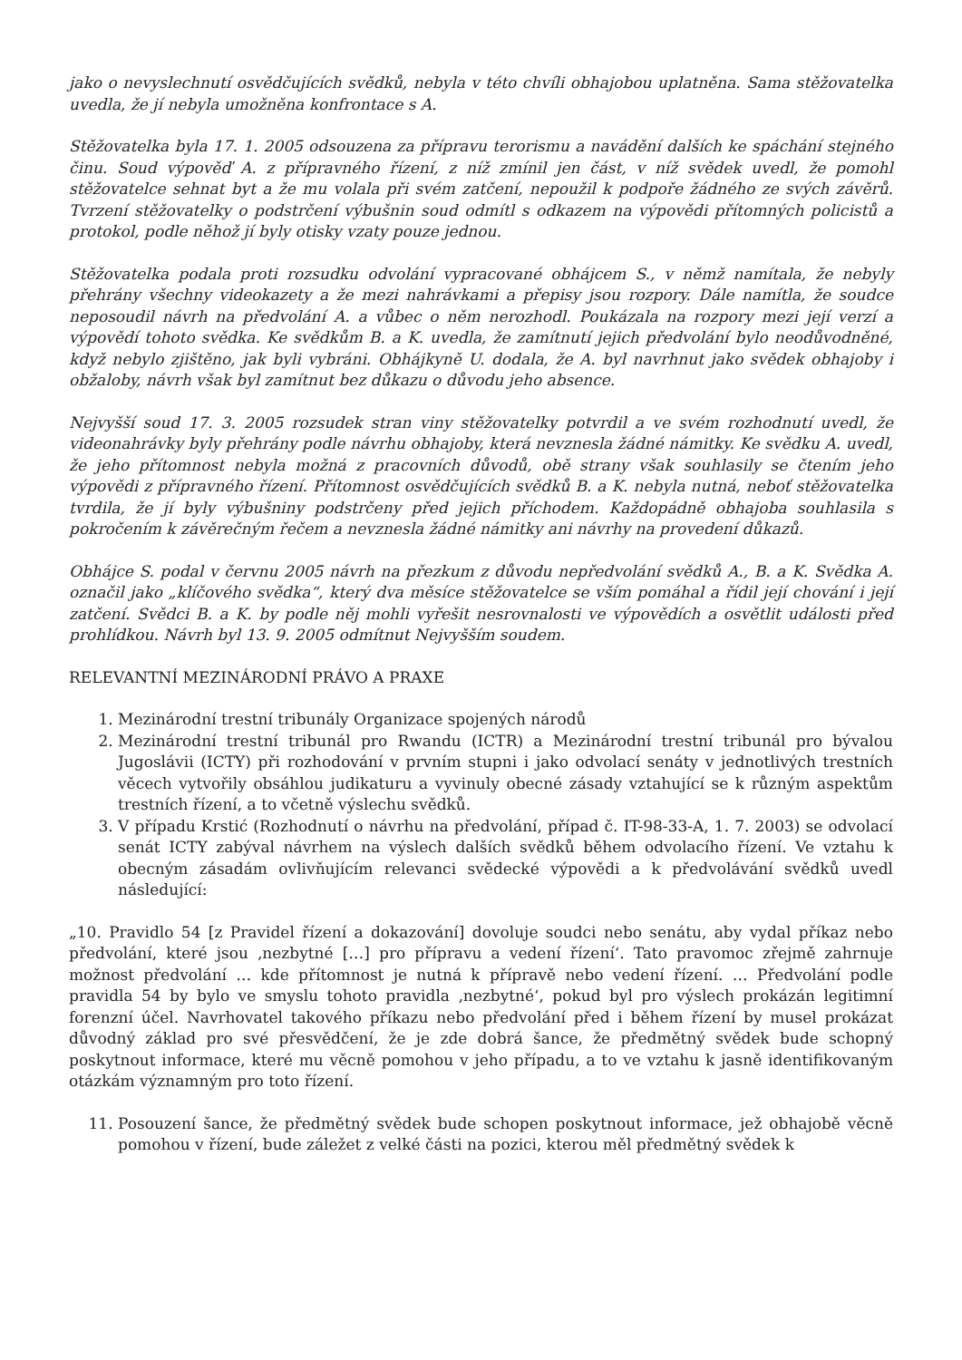jako o nevyslechnutí osvědčujících svědků, nebyla v této chvíli obhajobou uplatněna. Sama stěžovatelka uvedla, že jí nebyla umožněna konfrontace s A.
Stěžovatelka byla 17. 1. 2005 odsouzena za přípravu terorismu a navádění dalších ke spáchání stejného činu. Soud výpověď A. z přípravného řízení, z níž zmínil jen část, v níž svědek uvedl, že pomohl stěžovatelce sehnat byt a že mu volala při svém zatčení, nepoužil k podpoře žádného ze svých závěrů. Tvrzení stěžovatelky o podstrčení výbušnin soud odmítl s odkazem na výpovědi přítomných policistů a protokol, podle něhož jí byly otisky vzaty pouze jednou.
Stěžovatelka podala proti rozsudku odvolání vypracované obhájcem S., v němž namítala, že nebyly přehrány všechny videokazety a že mezi nahrávkami a přepisy jsou rozpory. Dále namítla, že soudce neposoudil návrh na předvolání A. a vůbec o něm nerozhodl. Poukázala na rozpory mezi její verzí a výpovědí tohoto svědka. Ke svědkům B. a K. uvedla, že zamítnutí jejich předvolání bylo neodůvodněné, když nebylo zjištěno, jak byli vybráni. Obhájkyně U. dodala, že A. byl navrhnut jako svědek obhajoby i obžaloby, návrh však byl zamítnut bez důkazu o důvodu jeho absence.
Nejvyšší soud 17. 3. 2005 rozsudek stran viny stěžovatelky potvrdil a ve svém rozhodnutí uvedl, že videonahrávky byly přehrány podle návrhu obhajoby, která nevznesla žádné námitky. Ke svědku A. uvedl, že jeho přítomnost nebyla možná z pracovních důvodů, obě strany však souhlasily se čtením jeho výpovědi z přípravného řízení. Přítomnost osvědčujících svědků B. a K. nebyla nutná, neboť stěžovatelka tvrdila, že jí byly výbušniny podstrčeny před jejich příchodem. Každopádně obhajoba souhlasila s pokročením k závěrečným řečem a nevznesla žádné námitky ani návrhy na provedení důkazů.
Obhájce S. podal v červnu 2005 návrh na přezkum z důvodu nepředvolání svědků A., B. a K. Svědka A. označil jako „klíčového svědka“, který dva měsíce stěžovatelce se vším pomáhal a řídil její chování i její zatčení. Svědci B. a K. by podle něj mohli vyřešit nesrovnalosti ve výpovědích a osvětlit události před prohlídkou. Návrh byl 13. 9. 2005 odmítnut Nejvyšším soudem.
RELEVANTNÍ MEZINÁRODNÍ PRÁVO A PRAXE
1. Mezinárodní trestní tribunály Organizace spojených národů
2. Mezinárodní trestní tribunál pro Rwandu (ICTR) a Mezinárodní trestní tribunál pro bývalou Jugoslávii (ICTY) při rozhodování v prvním stupni i jako odvolací senáty v jednotlivých trestních věcech vytvořily obsáhlou judikaturu a vyvinuly obecné zásady vztahující se k různým aspektům trestních řízení, a to včetně výslechu svědků.
3. V případu Krstić (Rozhodnutí o návrhu na předvolání, případ č. IT-98-33-A, 1. 7. 2003) se odvolací senát ICTY zabýval návrhem na výslech dalších svědků během odvolacího řízení. Ve vztahu k obecným zásadám ovlivňujícím relevanci svědecké výpovědi a k předvolávání svědků uvedl následující:
„10. Pravidlo 54 [z Pravidel řízení a dokazování] dovoluje soudci nebo senátu, aby vydal příkaz nebo předvolání, které jsou ‚nezbytné […] pro přípravu a vedení řízení‘. Tato pravomoc zřejmě zahrnuje možnost předvolání … kde přítomnost je nutná k přípravě nebo vedení řízení. … Předvolání podle pravidla 54 by bylo ve smyslu tohoto pravidla ‚nezbytné‘, pokud byl pro výslech prokázán legitimní forenzní účel. Navrhovatel takového příkazu nebo předvolání před i během řízení by musel prokázat důvodný základ pro své přesvědčení, že je zde dobrá šance, že předmětný svědek bude schopný poskytnout informace, které mu věcně pomohou v jeho případu, a to ve vztahu k jasně identifikovaným otázkám významným pro toto řízení.
11. Posouzení šance, že předmětný svědek bude schopen poskytnout informace, jež obhajobě věcně pomohou v řízení, bude záležet z velké části na pozici, kterou měl předmětný svědek k